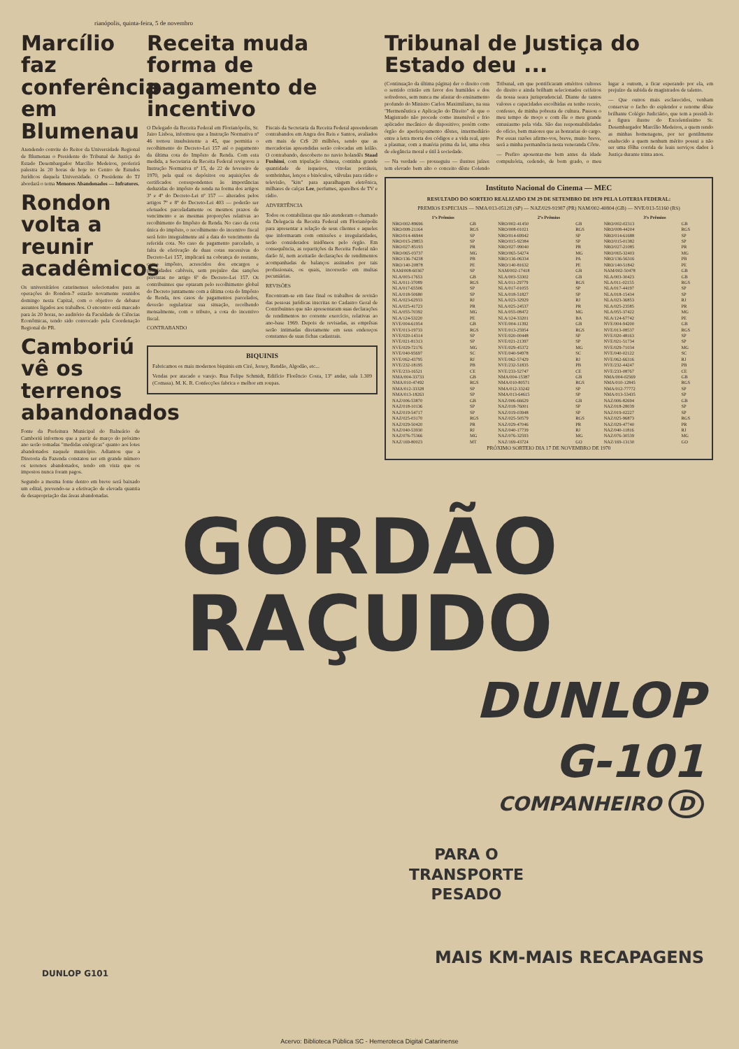rianópolis, quinta-feira, 5 de novembro
Marcílio faz conferência em Blumenau
Atendendo convite do Reitor da Universidade Regional de Blumenau o Presidente do Tribunal de Justiça do Estado Desembargador Marcílio Medeiros, proferirá palestra às 20 horas de hoje no Centro de Estudos Jurídicos daquela Universidade. O Presidente do TJ abordará o tema Menores Abandonados — Infratores.
Rondon volta a reunir acadêmicos
Os universitários catarinenses selecionados para as operações do Rondon-7 estarão novamente reunidos domingo nesta Capital, com o objetivo de debater assuntos ligados aos trabalhos. O encontro está marcado para às 20 horas, no auditório da Faculdade de Ciências Econômicas, tendo sido convocado pela Coordenação Regional do PR.
Camboriú vê os terrenos abandonados
Fonte da Prefeitura Municipal do Balneário de Camboriú informou que a partir de março do próximo ano serão tomadas "medidas enérgicas" quanto aos lotes abandonados naquele município. Adiantou que a Diretoria da Fazenda constatou ser em grande número os terrenos abandonados, tendo em vista que os impostos nunca foram pagos.
Segundo a mesma fonte dentro em breve será baixado um edital, prevendo-se a efetivação de elevada quantia de desapropriação das áreas abandonadas.
Receita muda forma de pagamento de incentivo
O Delegado da Receita Federal em Florianópolis, Sr. Jairo Lisboa, informou que a Instrução Normativa nº 46 tornou insubsistente a 45, que permitia o recolhimento do Decreto-Lei 157 até o pagamento da última cota do Impôsto de Renda. Com esta medida, a Secretaria da Receita Federal revigorou a Instrução Normativa nº 15, de 22 de fevereiro de 1970, pela qual os depósitos ou aquisições de certificados correspondentes às importâncias deduzidas do impôsto de renda na forma dos artigos 3º e 4º do Decreto-Lei nº 157 — alterados pelos artigos 7º e 8º do Decreto-Lei 403 — poderão ser efetuados parceladamente os mesmos prazos de vencimento e as mesmas proporções relativas ao recolhimento do Impôsto de Renda. No caso da cota única do impôsto, o recolhimento do incentivo fiscal será feito integralmente até a data do vencimento da referida cota. No caso de pagamento parcelado, a falta de efetivação de duas cotas sucessivas do Decreto-Lei 157, implicará na cobrança do restante, como impôsto, acrescidos dos encargos e penalidades cabíveis, sem prejuízo das sanções previstas no artigo 6º do Decreto-Lei 157. Os contribuintes que optaram pelo recolhimento global do Decreto juntamente com a última cota do Impôsto de Renda, nos casos de pagamentos parcelados, deverão regularizar sua situação, recolhendo mensalmente, com o tributo, a cota do incentivo fiscal.
CONTRABANDO
Fiscais da Secretaria da Receita Federal apreenderam contrabandos em Angra dos Reis e Santos, avaliados em mais de Cr$ 20 milhões, sendo que as mercadorias apreendidas serão colocadas em leilão. O contrabando, descoberto no navio holandês Staad Fushimi, com tripulação chinesa, continha grande quantidade de isqueiros, vitrolas portáteis, sombrinhas, lenços e binóculos, válvulas para rádio e televisão, "kits" para aparalhagem eletrônica, milhares de calças Lee, perfumes, aparelhos de TV e rádio.
ADVERTÊNCIA
Todos os contabilistas que não atenderam o chamado da Delegacia da Receita Federal em Florianópolis para apresentar a relação de seus clientes e aqueles que informaram com omissões e irregularidades, serão considerados inidôneos pelo órgão. Em consequência, as repartições da Receita Federal não darão fé, nem aceitarão declarações de rendimentos acompanhadas de balanços assinados por tais profissionais, os quais, incorrerão em multas pecuniárias.
REVISÕES
Encontram-se em fase final os trabalhos de revisão das pessoas jurídicas inscritas no Cadastro Geral de Contribuintes que não apresentaram suas declarações de rendimentos no corrente exercício, relativas ao ano-base 1969. Depois de revisadas, as emprêsas serão intimadas diretamente em seus endereços constantes de suas fichas cadastrais.
BIQUINIS
Fabricamos os mais modernos biquinis em Ciré, Jersey, Rendão, Algodão, etc...
Vendas por atacado e varejo. Rua Felipe Schmidt, Edifício Florêncio Costa, 13º andar, sala 1.309 (Comasa). M. K. R. Confecções fabrica o melhor em roupas.
Tribunal de Justiça do Estado deu ...
(Continuação da última página) der o direito com o sentido cristão em favor dos humildes e dos sofredores, sem nunca me afastar do ensinamento profundo do Ministro Carlos Maximiliano, na sua "Hermenêutica e Aplicação do Direito" de que o Magistrado não procede como insensível e frio aplicador mecânico de dispositivo; porém como órgão do aperfeiçoamento dêstes, intermediário entre a letra morta dos códigos e a vida real, apto a plasmar, com a matéria prima da lei, uma obra de elegância moral e útil à sociedade.
— Na verdade — prosseguiu — ilustres juízes tem elevado bem alto o conceito dêste Colendo Tribunal, em que pontificaram eméritos cultores do direito e ainda brilham selecionados ceifeiros da nossa seara jurisprudencial. Diante de tantos valores e capacidades escolhidas eu tenho receio, confesso, de minha pobreza de cultura. Passou o meu tempo de moço e com êle o meu grande entusiasmo pela vida. São das responsabilidades do ofício, bem maiores que as honrarias do cargo. Por essas razões afirmo-vos, breve, muito breve, será a minha permanência nesta veneranda Côrte.
— Prefiro aposentar-me bem antes da idade compulsória, cedendo, de bom grado, o meu lugar a outrem, a ficar esperando por ela, em prejuízo da subida de magistrados de talento.
— Que outros mais esclarecidos, venham conservar o facho do esplendor e renome dêste brilhante Colégio Judiciário, que tem a presidi-lo a figura ilustre do Excelentíssimo Sr. Desembargador Marcílio Medeiros, a quem rendo as minhas homenagens, por ter gentilmente enaltecido a quem nenhum mérito possui a não ser uma fôlha corrida de leais serviços dados à Justiça durante trinta anos.
Instituto Nacional do Cinema — MEC
RESULTADO DO SORTEIO REALIZADO EM 29 DE SETEMBRO DE 1970 PELA LOTERIA FEDERAL:
PREMIOS ESPECIAIS — NMA/013-05128 (SP) — NAZ/029-91987 (PR) NAM/002-40804 (GB) — NVE/013-51160 (RS)
| 1ºs Prêmios | | 2ºs Prêmios | | 3ºs Prêmios | |
| --- | --- | --- | --- | --- | --- |
| NRO/002-89696 | GB | NRO/002-41450 | GB | NRO/002-02313 | GB |
| NRO/008-21164 | RGS | NRO/008-01021 | RGS | NRO/008-44204 | RGS |
| NRO/014-46944 | SP | NRO/014-69942 | SP | NRO/014-61688 | SP |
| NRO/015-29853 | SP | NRO/015-92384 | SP | NRO/015-01382 | SP |
| NRO/027-85193 | PR | NRO/027-99040 | PR | NRO/027-21085 | PR |
| NRO/065-03737 | MG | NRO/065-54274 | MG | NRO/065-32403 | MG |
| NRO/136-74238 | PB | NRO/136-06334 | PA | NRO/136-56316 | PB |
| NRO/140-20878 | PE | NRO/140-81632 | PE | NRO/140-51842 | PE |
| NAM/008-60367 | SP | NAM/002-17418 | GB | NAM/002-50478 | GB |
| NLA/003-17653 | GB | NLA/003-53302 | GB | NLA/003-30423 | GB |
| NLA/011-37089 | RGS | NLA/011-29779 | RGS | NLA/011-02155 | RGS |
| NLA/017-65506 | SP | NLA/017-01055 | SP | NLA/017-44197 | SP |
| NLA/018-50680 | SP | NLA/018-51827 | SP | NLA/018-15434 | SP |
| NLA/023-62933 | RJ | NLA/023-32929 | RJ | NLA/023-36853 | RJ |
| NLA/025-41723 | PR | NLA/025-24537 | PR | NLA/025-23585 | PR |
| NLA/055-70392 | MG | NLA/055-08472 | MG | NLA/055-37422 | MG |
| NLA/124-53220 | PE | NLA/124-33201 | BA | NLA/124-67742 | PE |
| NVE/004-61954 | GB | NVE/004-11392 | GB | NVE/004-94200 | GB |
| NVE/013-19733 | RGS | NVE/013-25954 | RGS | NVE/013-08537 | RGS |
| NVE/020-14314 | SP | NVE/020-00448 | SP | NVE/020-48163 | SP |
| NVE/021-81313 | SP | NVE/021-21397 | SP | NVE/021-51734 | SP |
| NVE/029-72176 | MG | NVE/029-45372 | MG | NVE/029-71034 | MG |
| NVE/040-95697 | SC | NVE/040-94978 | SC | NVE/040-02122 | SC |
| NVE/062-43795 | RJ | NVE/062-57429 | RJ | NVE/062-66316 | RJ |
| NVE/232-18195 | PB | NVE/232-51835 | PB | NVE/232-44247 | PB |
| NVE/233-16521 | CE | NVE/233-52747 | CE | NVE/233-08767 | CE |
| NMA/004-33733 | GB | NMA/004-15387 | GB | NMA/004-02569 | GB |
| NMA/010-47492 | RGS | NMA/010-80571 | RGS | NMA/010-12845 | RGS |
| NMA/012-33328 | SP | NMA/012-33242 | SP | NMA/012-77772 | SP |
| NMA/013-18263 | SP | NMA/013-64615 | SP | NMA/013-53435 | SP |
| NAZ/006-53870 | GB | NAZ/006-66629 | GB | NAZ/006-82694 | GB |
| NAZ/018-10136 | SP | NAZ/018-76001 | SP | NAZ/018-28039 | SP |
| NAZ/019-54717 | SP | NAZ/019-03948 | SP | NAZ/019-02227 | SP |
| NAZ/025-03170 | RGS | NAZ/025-50579 | RGS | NAZ/025-96873 | RGS |
| NAZ/029-50420 | PR | NAZ/029-47046 | PR | NAZ/029-47740 | PR |
| NAZ/040-53930 | RJ | NAZ/040-17739 | RJ | NAZ/040-11816 | RJ |
| NAZ/076-75366 | MG | NAZ/076-32593 | MG | NAZ/076-30539 | MG |
| NAZ/169-80023 | MT | NAZ/169-43724 | GO | NAZ/169-13130 | GO |
PRÓXIMO SORTEIO DIA 17 DE NOVEMBRO DE 1970
GORDÃO
RAÇUDO
DUNLOP
G-101
COMPANHEIRO D
PARA O
TRANSPORTE
PESADO
MAIS KM-MAIS RECAPAGENS
DUNLOP G101
Acervo: Biblioteca Pública SC - Hemeroteca Digital Catarinense